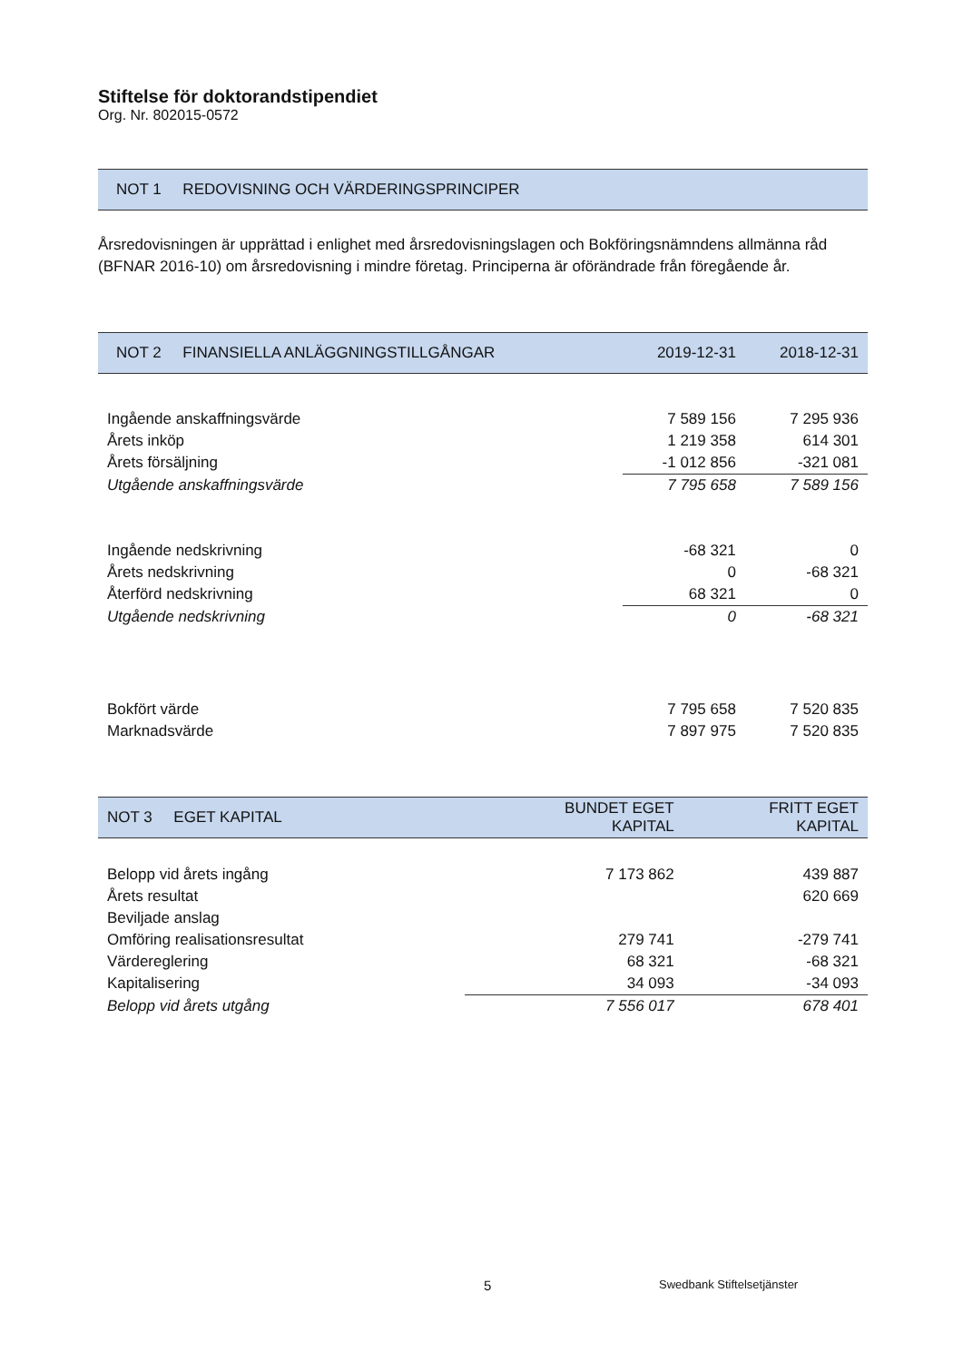Stiftelse för doktorandstipendiet
Org. Nr. 802015-0572
NOT 1 REDOVISNING OCH VÄRDERINGSPRINCIPER
Årsredovisningen är upprättad i enlighet med årsredovisningslagen och Bokföringsnämndens allmänna råd (BFNAR 2016-10) om årsredovisning i mindre företag. Principerna är oförändrade från föregående år.
| NOT 2 FINANSIELLA ANLÄGGNINGSTILLGÅNGAR | 2019-12-31 | 2018-12-31 |
| --- | --- | --- |
| Ingående anskaffningsvärde | 7 589 156 | 7 295 936 |
| Årets inköp | 1 219 358 | 614 301 |
| Årets försäljning | -1 012 856 | -321 081 |
| Utgående anskaffningsvärde | 7 795 658 | 7 589 156 |
| Ingående nedskrivning | -68 321 | 0 |
| Årets nedskrivning | 0 | -68 321 |
| Återförd nedskrivning | 68 321 | 0 |
| Utgående nedskrivning | 0 | -68 321 |
| Bokfört värde | 7 795 658 | 7 520 835 |
| Marknadsvärde | 7 897 975 | 7 520 835 |
| NOT 3 EGET KAPITAL | BUNDET EGET KAPITAL | FRITT EGET KAPITAL |
| --- | --- | --- |
| Belopp vid årets ingång | 7 173 862 | 439 887 |
| Årets resultat | | 620 669 |
| Beviljade anslag | | |
| Omföring realisationsresultat | 279 741 | -279 741 |
| Värdereglering | 68 321 | -68 321 |
| Kapitalisering | 34 093 | -34 093 |
| Belopp vid årets utgång | 7 556 017 | 678 401 |
5 Swedbank Stiftelsetjänster